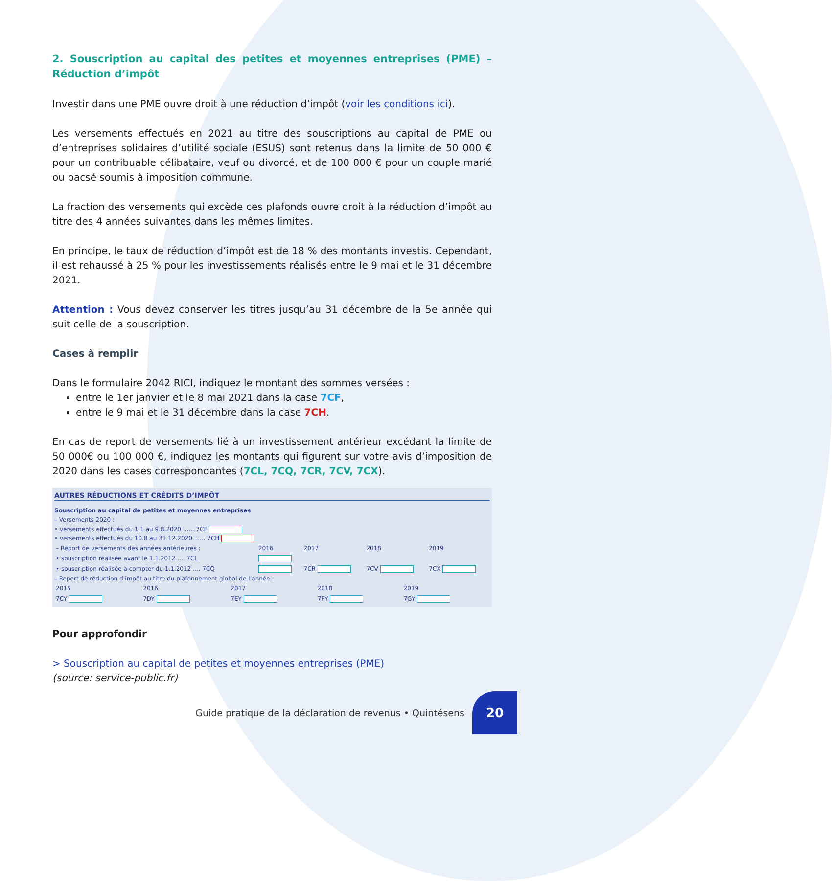2. Souscription au capital des petites et moyennes entreprises (PME) – Réduction d’impôt
Investir dans une PME ouvre droit à une réduction d’impôt (voir les conditions ici).
Les versements effectués en 2021 au titre des souscriptions au capital de PME ou d’entreprises solidaires d’utilité sociale (ESUS) sont retenus dans la limite de 50 000 € pour un contribuable célibataire, veuf ou divorcé, et de 100 000 € pour un couple marié ou pacsé soumis à imposition commune.
La fraction des versements qui excède ces plafonds ouvre droit à la réduction d’impôt au titre des 4 années suivantes dans les mêmes limites.
En principe, le taux de réduction d’impôt est de 18 % des montants investis. Cependant, il est rehaussé à 25 % pour les investissements réalisés entre le 9 mai et le 31 décembre 2021.
Attention : Vous devez conserver les titres jusqu’au 31 décembre de la 5e année qui suit celle de la souscription.
Cases à remplir
Dans le formulaire 2042 RICI, indiquez le montant des sommes versées :
entre le 1er janvier et le 8 mai 2021 dans la case 7CF,
entre le 9 mai et le 31 décembre dans la case 7CH.
En cas de report de versements lié à un investissement antérieur excédant la limite de 50 000€ ou 100 000 €, indiquez les montants qui figurent sur votre avis d’imposition de 2020 dans les cases correspondantes (7CL, 7CQ, 7CR, 7CV, 7CX).
AUTRES RÉDUCTIONS ET CRÉDITS D’IMPÔT
Souscription au capital de petites et moyennes entreprises
– Versements 2020 :
• versements effectués du 1.1 au 9.8.2020 ...... 7CF
• versements effectués du 10.8 au 31.12.2020 ...... 7CH
| – Report de versements des années antérieures : | 2016 | 2017 | 2018 | 2019 |
| • souscription réalisée avant le 1.1.2012 .... 7CL | | | | |
| • souscription réalisée à compter du 1.1.2012 .... 7CQ | | 7CR | 7CV | 7CX |
– Report de réduction d’impôt au titre du plafonnement global de l’année :
| 2015 | 2016 | 2017 | 2018 | 2019 |
| 7CY | 7DY | 7EY | 7FY | 7GY |
Pour approfondir
> Souscription au capital de petites et moyennes entreprises (PME)
(source: service-public.fr)
Guide pratique de la déclaration de revenus • Quintésens
20